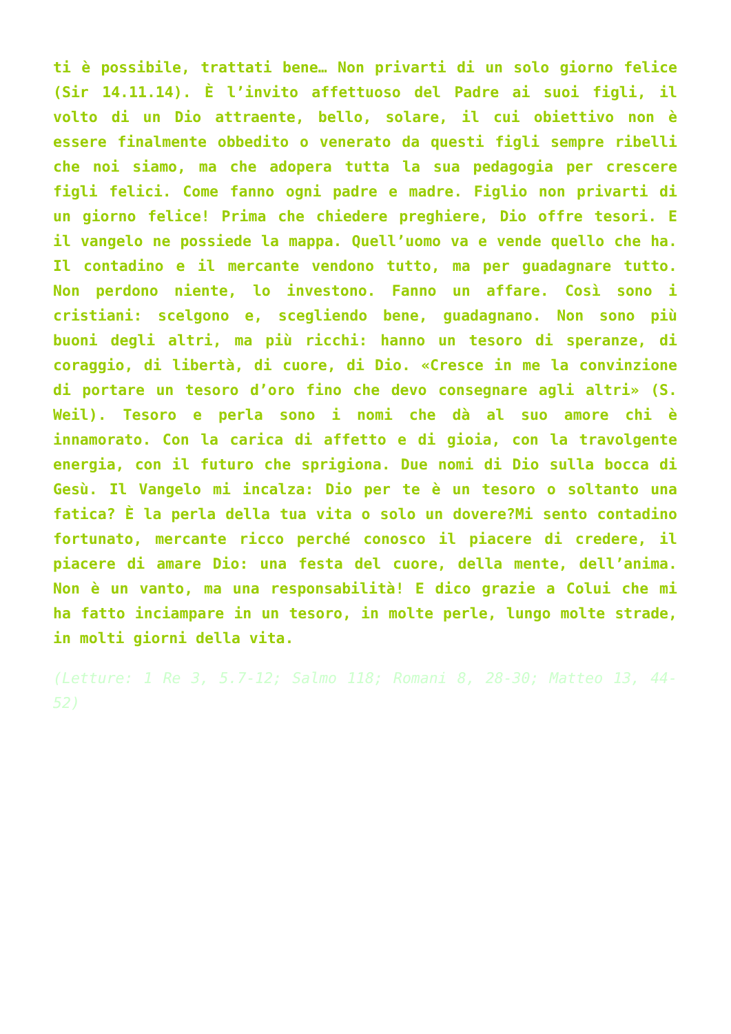ti è possibile, trattati bene… Non privarti di un solo giorno felice (Sir 14.11.14). È l’invito affettuoso del Padre ai suoi figli, il volto di un Dio attraente, bello, solare, il cui obiettivo non è essere finalmente obbedito o venerato da questi figli sempre ribelli che noi siamo, ma che adopera tutta la sua pedagogia per crescere figli felici. Come fanno ogni padre e madre. Figlio non privarti di un giorno felice! Prima che chiedere preghiere, Dio offre tesori. E il vangelo ne possiede la mappa. Quell’uomo va e vende quello che ha. Il contadino e il mercante vendono tutto, ma per guadagnare tutto. Non perdono niente, lo investono. Fanno un affare. Così sono i cristiani: scelgono e, scegliendo bene, guadagnano. Non sono più buoni degli altri, ma più ricchi: hanno un tesoro di speranze, di coraggio, di libertà, di cuore, di Dio. «Cresce in me la convinzione di portare un tesoro d’oro fino che devo consegnare agli altri» (S. Weil). Tesoro e perla sono i nomi che dà al suo amore chi è innamorato. Con la carica di affetto e di gioia, con la travolgente energia, con il futuro che sprigiona. Due nomi di Dio sulla bocca di Gesù. Il Vangelo mi incalza: Dio per te è un tesoro o soltanto una fatica? È la perla della tua vita o solo un dovere?Mi sento contadino fortunato, mercante ricco perché conosco il piacere di credere, il piacere di amare Dio: una festa del cuore, della mente, dell’anima. Non è un vanto, ma una responsabilità! E dico grazie a Colui che mi ha fatto inciampare in un tesoro, in molte perle, lungo molte strade, in molti giorni della vita.
(Letture: 1 Re 3, 5.7-12; Salmo 118; Romani 8, 28-30; Matteo 13, 44-52)